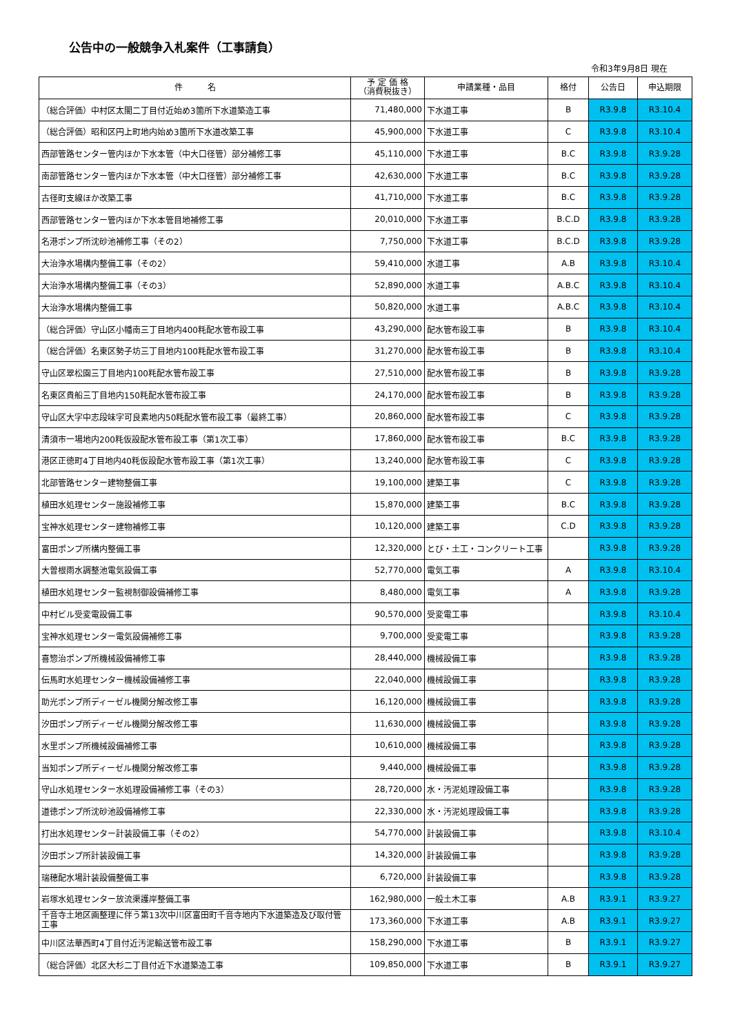公告中の一般競争入札案件（工事請負）
令和3年9月8日 現在
| 件 名 | 予 定 価 格 （消費税抜き） | 申請業種・品目 | 格付 | 公告日 | 申込期限 |
| --- | --- | --- | --- | --- | --- |
| （総合評価）中村区太閤二丁目付近始め3箇所下水道築造工事 | 71,480,000 | 下水道工事 | B | R3.9.8 | R3.10.4 |
| （総合評価）昭和区円上町地内始め3箇所下水道改築工事 | 45,900,000 | 下水道工事 | C | R3.9.8 | R3.10.4 |
| 西部管路センター管内ほか下水本管（中大口径管）部分補修工事 | 45,110,000 | 下水道工事 | B.C | R3.9.8 | R3.9.28 |
| 南部管路センター管内ほか下水本管（中大口径管）部分補修工事 | 42,630,000 | 下水道工事 | B.C | R3.9.8 | R3.9.28 |
| 古径町支線ほか改築工事 | 41,710,000 | 下水道工事 | B.C | R3.9.8 | R3.9.28 |
| 西部管路センター管内ほか下水本管目地補修工事 | 20,010,000 | 下水道工事 | B.C.D | R3.9.8 | R3.9.28 |
| 名港ポンプ所沈砂池補修工事（その2） | 7,750,000 | 下水道工事 | B.C.D | R3.9.8 | R3.9.28 |
| 大治浄水場構内整備工事（その2） | 59,410,000 | 水道工事 | A.B | R3.9.8 | R3.10.4 |
| 大治浄水場構内整備工事（その3） | 52,890,000 | 水道工事 | A.B.C | R3.9.8 | R3.10.4 |
| 大治浄水場構内整備工事 | 50,820,000 | 水道工事 | A.B.C | R3.9.8 | R3.10.4 |
| （総合評価）守山区小幡南三丁目地内400粍配水管布設工事 | 43,290,000 | 配水管布設工事 | B | R3.9.8 | R3.10.4 |
| （総合評価）名東区勢子坊三丁目地内100粍配水管布設工事 | 31,270,000 | 配水管布設工事 | B | R3.9.8 | R3.10.4 |
| 守山区翠松園三丁目地内100粍配水管布設工事 | 27,510,000 | 配水管布設工事 | B | R3.9.8 | R3.9.28 |
| 名東区貴船三丁目地内150粍配水管布設工事 | 24,170,000 | 配水管布設工事 | B | R3.9.8 | R3.9.28 |
| 守山区大字中志段味字可良素地内50粍配水管布設工事（最終工事） | 20,860,000 | 配水管布設工事 | C | R3.9.8 | R3.9.28 |
| 清須市一場地内200粍仮設配水管布設工事（第1次工事） | 17,860,000 | 配水管布設工事 | B.C | R3.9.8 | R3.9.28 |
| 港区正徳町4丁目地内40粍仮設配水管布設工事（第1次工事） | 13,240,000 | 配水管布設工事 | C | R3.9.8 | R3.9.28 |
| 北部管路センター建物整備工事 | 19,100,000 | 建築工事 | C | R3.9.8 | R3.9.28 |
| 植田水処理センター施設補修工事 | 15,870,000 | 建築工事 | B.C | R3.9.8 | R3.9.28 |
| 宝神水処理センター建物補修工事 | 10,120,000 | 建築工事 | C.D | R3.9.8 | R3.9.28 |
| 富田ポンプ所構内整備工事 | 12,320,000 | とび・土工・コンクリート工事 | | R3.9.8 | R3.9.28 |
| 大曽根雨水調整池電気設備工事 | 52,770,000 | 電気工事 | A | R3.9.8 | R3.10.4 |
| 植田水処理センター監視制御設備補修工事 | 8,480,000 | 電気工事 | A | R3.9.8 | R3.9.28 |
| 中村ビル受変電設備工事 | 90,570,000 | 受変電工事 | | R3.9.8 | R3.10.4 |
| 宝神水処理センター電気設備補修工事 | 9,700,000 | 受変電工事 | | R3.9.8 | R3.9.28 |
| 喜惣治ポンプ所機械設備補修工事 | 28,440,000 | 機械設備工事 | | R3.9.8 | R3.9.28 |
| 伝馬町水処理センター機械設備補修工事 | 22,040,000 | 機械設備工事 | | R3.9.8 | R3.9.28 |
| 助光ポンプ所ディーゼル機関分解改修工事 | 16,120,000 | 機械設備工事 | | R3.9.8 | R3.9.28 |
| 汐田ポンプ所ディーゼル機関分解改修工事 | 11,630,000 | 機械設備工事 | | R3.9.8 | R3.9.28 |
| 水里ポンプ所機械設備補修工事 | 10,610,000 | 機械設備工事 | | R3.9.8 | R3.9.28 |
| 当知ポンプ所ディーゼル機関分解改修工事 | 9,440,000 | 機械設備工事 | | R3.9.8 | R3.9.28 |
| 守山水処理センター水処理設備補修工事（その3） | 28,720,000 | 水・汚泥処理設備工事 | | R3.9.8 | R3.9.28 |
| 道徳ポンプ所沈砂池設備補修工事 | 22,330,000 | 水・汚泥処理設備工事 | | R3.9.8 | R3.9.28 |
| 打出水処理センター計装設備工事（その2） | 54,770,000 | 計装設備工事 | | R3.9.8 | R3.10.4 |
| 汐田ポンプ所計装設備工事 | 14,320,000 | 計装設備工事 | | R3.9.8 | R3.9.28 |
| 瑞穂配水場計装設備整備工事 | 6,720,000 | 計装設備工事 | | R3.9.8 | R3.9.28 |
| 岩塚水処理センター放流渠護岸整備工事 | 162,980,000 | 一般土木工事 | A.B | R3.9.1 | R3.9.27 |
| 千音寺土地区画整理に伴う第13次中川区富田町千音寺地内下水道築造及び取付管工事 | 173,360,000 | 下水道工事 | A.B | R3.9.1 | R3.9.27 |
| 中川区法華西町4丁目付近汚泥輸送管布設工事 | 158,290,000 | 下水道工事 | B | R3.9.1 | R3.9.27 |
| （総合評価）北区大杉二丁目付近下水道築造工事 | 109,850,000 | 下水道工事 | B | R3.9.1 | R3.9.27 |